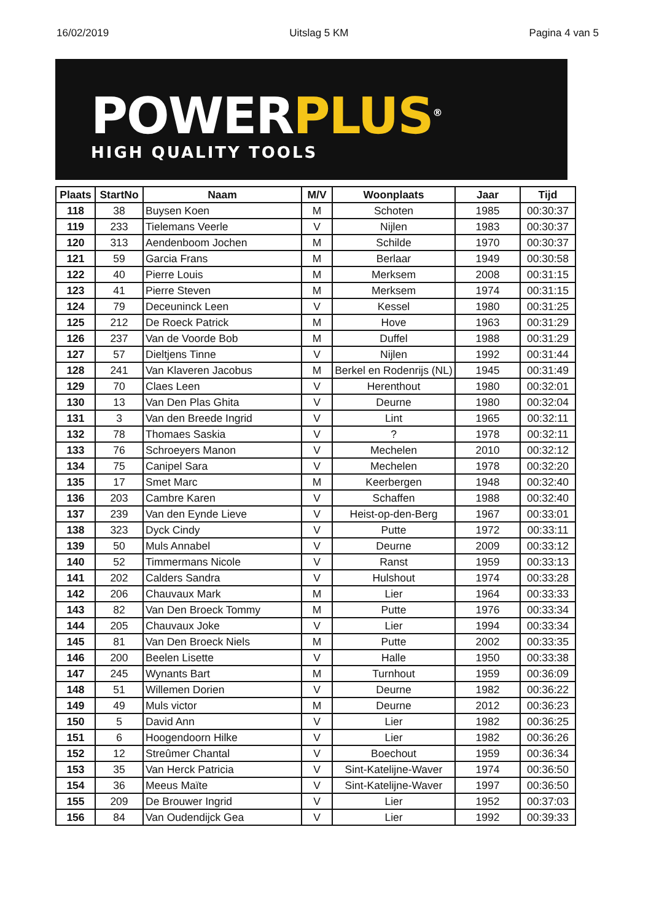16/02/2019 Uitslag 5 KM Pagina 4 van 5
POWER PLUS<sup>®</sup>
HIGH QUALITY TOOLS
| Plaats | StartNo | Naam | M/V | Woonplaats | Jaar | Tijd |
| --- | --- | --- | --- | --- | --- | --- |
| 118 | 38 | Buysen Koen | M | Schoten | 1985 | 00:30:37 |
| 119 | 233 | Tielemans Veerle | V | Nijlen | 1983 | 00:30:37 |
| 120 | 313 | Aendenboom Jochen | M | Schilde | 1970 | 00:30:37 |
| 121 | 59 | Garcia Frans | M | Berlaar | 1949 | 00:30:58 |
| 122 | 40 | Pierre Louis | M | Merksem | 2008 | 00:31:15 |
| 123 | 41 | Pierre Steven | M | Merksem | 1974 | 00:31:15 |
| 124 | 79 | Deceuninck Leen | V | Kessel | 1980 | 00:31:25 |
| 125 | 212 | De Roeck Patrick | M | Hove | 1963 | 00:31:29 |
| 126 | 237 | Van de Voorde Bob | M | Duffel | 1988 | 00:31:29 |
| 127 | 57 | Dieltjens Tinne | V | Nijlen | 1992 | 00:31:44 |
| 128 | 241 | Van Klaveren Jacobus | M | Berkel en Rodenrijs (NL) | 1945 | 00:31:49 |
| 129 | 70 | Claes Leen | V | Herenthout | 1980 | 00:32:01 |
| 130 | 13 | Van Den Plas Ghita | V | Deurne | 1980 | 00:32:04 |
| 131 | 3 | Van den Breede Ingrid | V | Lint | 1965 | 00:32:11 |
| 132 | 78 | Thomaes Saskia | V | ? | 1978 | 00:32:11 |
| 133 | 76 | Schroeyers Manon | V | Mechelen | 2010 | 00:32:12 |
| 134 | 75 | Canipel Sara | V | Mechelen | 1978 | 00:32:20 |
| 135 | 17 | Smet Marc | M | Keerbergen | 1948 | 00:32:40 |
| 136 | 203 | Cambre Karen | V | Schaffen | 1988 | 00:32:40 |
| 137 | 239 | Van den Eynde Lieve | V | Heist-op-den-Berg | 1967 | 00:33:01 |
| 138 | 323 | Dyck Cindy | V | Putte | 1972 | 00:33:11 |
| 139 | 50 | Muls Annabel | V | Deurne | 2009 | 00:33:12 |
| 140 | 52 | Timmermans Nicole | V | Ranst | 1959 | 00:33:13 |
| 141 | 202 | Calders Sandra | V | Hulshout | 1974 | 00:33:28 |
| 142 | 206 | Chauvaux Mark | M | Lier | 1964 | 00:33:33 |
| 143 | 82 | Van Den Broeck Tommy | M | Putte | 1976 | 00:33:34 |
| 144 | 205 | Chauvaux Joke | V | Lier | 1994 | 00:33:34 |
| 145 | 81 | Van Den Broeck Niels | M | Putte | 2002 | 00:33:35 |
| 146 | 200 | Beelen Lisette | V | Halle | 1950 | 00:33:38 |
| 147 | 245 | Wynants Bart | M | Turnhout | 1959 | 00:36:09 |
| 148 | 51 | Willemen Dorien | V | Deurne | 1982 | 00:36:22 |
| 149 | 49 | Muls victor | M | Deurne | 2012 | 00:36:23 |
| 150 | 5 | David Ann | V | Lier | 1982 | 00:36:25 |
| 151 | 6 | Hoogendoorn Hilke | V | Lier | 1982 | 00:36:26 |
| 152 | 12 | Streûmer Chantal | V | Boechout | 1959 | 00:36:34 |
| 153 | 35 | Van Herck Patricia | V | Sint-Katelijne-Waver | 1974 | 00:36:50 |
| 154 | 36 | Meeus Maïte | V | Sint-Katelijne-Waver | 1997 | 00:36:50 |
| 155 | 209 | De Brouwer Ingrid | V | Lier | 1952 | 00:37:03 |
| 156 | 84 | Van Oudendijck Gea | V | Lier | 1992 | 00:39:33 |